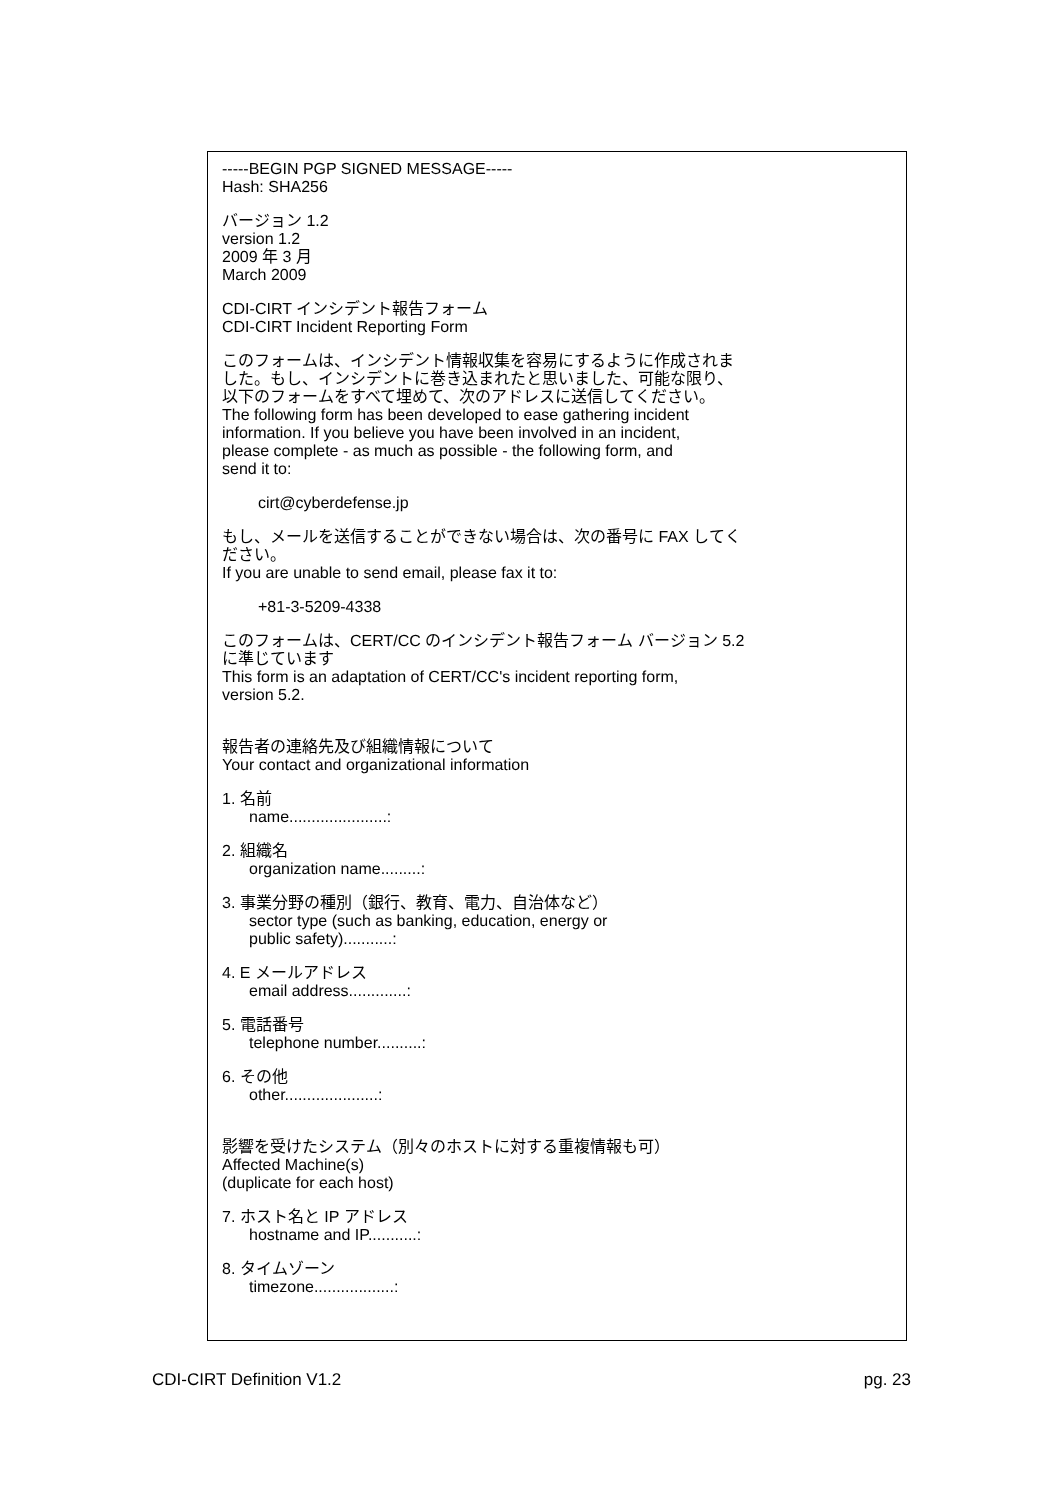-----BEGIN PGP SIGNED MESSAGE-----
Hash: SHA256
バージョン 1.2
version 1.2
2009 年 3 月
March 2009
CDI-CIRT インシデント報告フォーム
CDI-CIRT Incident Reporting Form
このフォームは、インシデント情報収集を容易にするように作成されま
した。もし、インシデントに巻き込まれたと思いました、可能な限り、
以下のフォームをすべて埋めて、次のアドレスに送信してください。
The following form has been developed to ease gathering incident
information. If you believe you have been involved in an incident,
please complete - as much as possible - the following form, and
send it to:
cirt@cyberdefense.jp
もし、メールを送信することができない場合は、次の番号に FAX してく
ださい。
If you are unable to send email, please fax it to:
+81-3-5209-4338
このフォームは、CERT/CC のインシデント報告フォーム バージョン 5.2
に準じています
This form is an adaptation of CERT/CC's incident reporting form,
version 5.2.
報告者の連絡先及び組織情報について
Your contact and organizational information
1. 名前
name......................:
2. 組織名
organization name.........:
3. 事業分野の種別（銀行、教育、電力、自治体など）
sector type (such as banking, education, energy or
public safety)...........:
4. E メールアドレス
email address.............:
5. 電話番号
telephone number..........:
6. その他
other.....................:
影響を受けたシステム（別々のホストに対する重複情報も可）
Affected Machine(s)
(duplicate for each host)
7. ホスト名と IP アドレス
hostname and IP...........:
8. タイムゾーン
timezone..................:
CDI-CIRT Definition V1.2 pg. 23